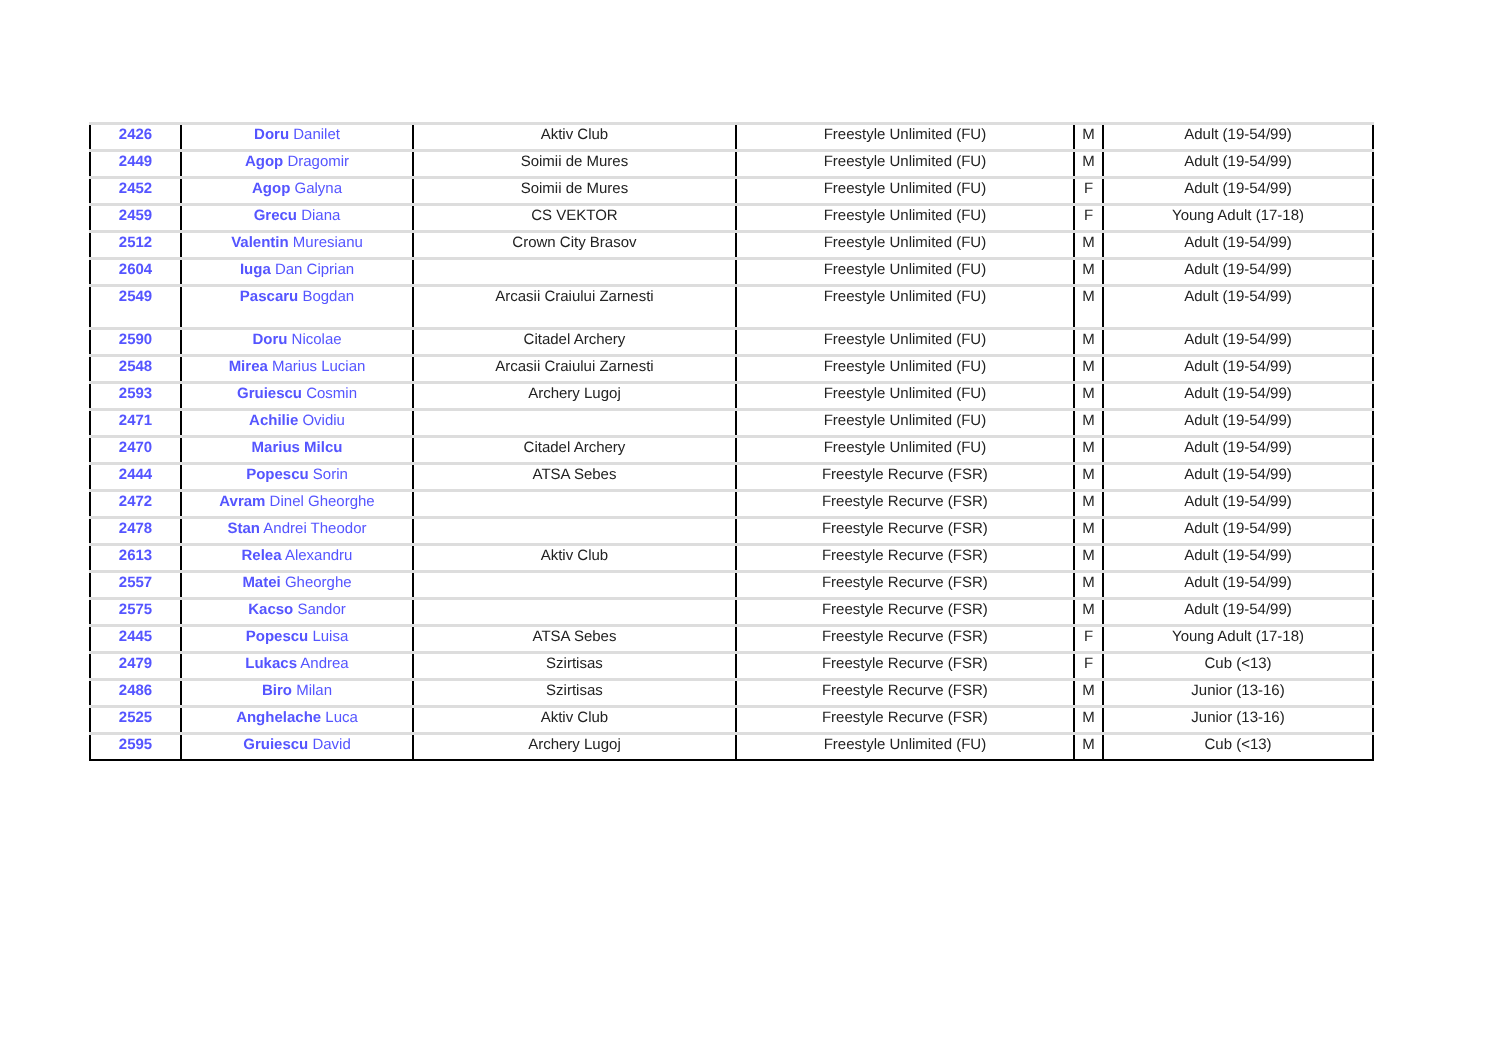| 2426 | Doru Danilet | Aktiv Club | Freestyle Unlimited (FU) | M | Adult (19-54/99) |
| 2449 | Agop Dragomir | Soimii de Mures | Freestyle Unlimited (FU) | M | Adult (19-54/99) |
| 2452 | Agop Galyna | Soimii de Mures | Freestyle Unlimited (FU) | F | Adult (19-54/99) |
| 2459 | Grecu Diana | CS VEKTOR | Freestyle Unlimited (FU) | F | Young Adult (17-18) |
| 2512 | Valentin Muresianu | Crown City Brasov | Freestyle Unlimited (FU) | M | Adult (19-54/99) |
| 2604 | Iuga Dan Ciprian | | Freestyle Unlimited (FU) | M | Adult (19-54/99) |
| 2549 | Pascaru Bogdan | Arcasii Craiului Zarnesti | Freestyle Unlimited (FU) | M | Adult (19-54/99) |
| 2590 | Doru Nicolae | Citadel Archery | Freestyle Unlimited (FU) | M | Adult (19-54/99) |
| 2548 | Mirea Marius Lucian | Arcasii Craiului Zarnesti | Freestyle Unlimited (FU) | M | Adult (19-54/99) |
| 2593 | Gruiescu Cosmin | Archery Lugoj | Freestyle Unlimited (FU) | M | Adult (19-54/99) |
| 2471 | Achilie Ovidiu | | Freestyle Unlimited (FU) | M | Adult (19-54/99) |
| 2470 | Marius Milcu | Citadel Archery | Freestyle Unlimited (FU) | M | Adult (19-54/99) |
| 2444 | Popescu Sorin | ATSA Sebes | Freestyle Recurve (FSR) | M | Adult (19-54/99) |
| 2472 | Avram Dinel Gheorghe | | Freestyle Recurve (FSR) | M | Adult (19-54/99) |
| 2478 | Stan Andrei Theodor | | Freestyle Recurve (FSR) | M | Adult (19-54/99) |
| 2613 | Relea Alexandru | Aktiv Club | Freestyle Recurve (FSR) | M | Adult (19-54/99) |
| 2557 | Matei Gheorghe | | Freestyle Recurve (FSR) | M | Adult (19-54/99) |
| 2575 | Kacso Sandor | | Freestyle Recurve (FSR) | M | Adult (19-54/99) |
| 2445 | Popescu Luisa | ATSA Sebes | Freestyle Recurve (FSR) | F | Young Adult (17-18) |
| 2479 | Lukacs Andrea | Szirtisas | Freestyle Recurve (FSR) | F | Cub (<13) |
| 2486 | Biro Milan | Szirtisas | Freestyle Recurve (FSR) | M | Junior (13-16) |
| 2525 | Anghelache Luca | Aktiv Club | Freestyle Recurve (FSR) | M | Junior (13-16) |
| 2595 | Gruiescu David | Archery Lugoj | Freestyle Unlimited (FU) | M | Cub (<13) |